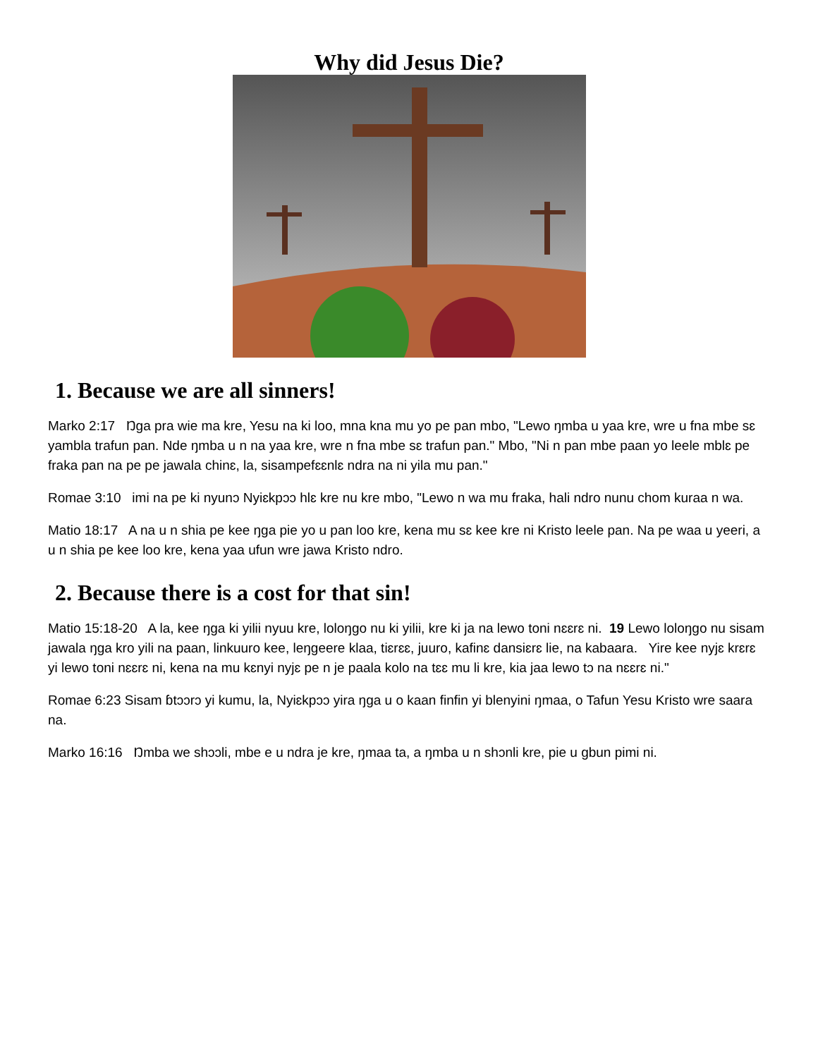Why did Jesus Die?
1. Because we are all sinners!
Marko 2:17 Ŋga pra wie ma kre, Yesu na ki loo, mna kna mu yo pe pan mbo, "Lewo ŋmba u yaa kre, wre u fna mbe sɛ yambla trafun pan. Nde ŋmba u n na yaa kre, wre n fna mbe sɛ trafun pan." Mbo, "Ni n pan mbe paan yo leele mblɛ pe fraka pan na pe pe jawala chinɛ, la, sisampefɛɛnlɛ ndra na ni yila mu pan."
Romae 3:10 imi na pe ki nyunɔ Nyiɛkpɔɔ hlɛ kre nu kre mbo, "Lewo n wa mu fraka, hali ndro nunu chom kuraa n wa.
Matio 18:17 A na u n shia pe kee ŋga pie yo u pan loo kre, kena mu sɛ kee kre ni Kristo leele pan. Na pe waa u yeeri, a u n shia pe kee loo kre, kena yaa ufun wre jawa Kristo ndro.
2. Because there is a cost for that sin!
Matio 15:18-20 A la, kee ŋga ki yilii nyuu kre, loloŋgo nu ki yilii, kre ki ja na lewo toni nɛɛrɛ ni. 19 Lewo loloŋgo nu sisam jawala ŋga kro yili na paan, linkuuro kee, leŋgeere klaa, tiɛrɛɛ, juuro, kafinɛ dansiɛrɛ lie, na kabaara. Yire kee nyjɛ krɛrɛ yi lewo toni nɛɛrɛ ni, kena na mu kɛnyi nyjɛ pe n je paala kolo na tɛɛ mu li kre, kia jaa lewo tɔ na nɛɛrɛ ni."
Romae 6:23 Sisam ɓtɔɔrɔ yi kumu, la, Nyiɛkpɔɔ yira ŋga u o kaan finfin yi blenyini ŋmaa, o Tafun Yesu Kristo wre saara na.
Marko 16:16 Ŋmba we shɔɔli, mbe e u ndra je kre, ŋmaa ta, a ŋmba u n shɔnli kre, pie u gbun pimi ni.